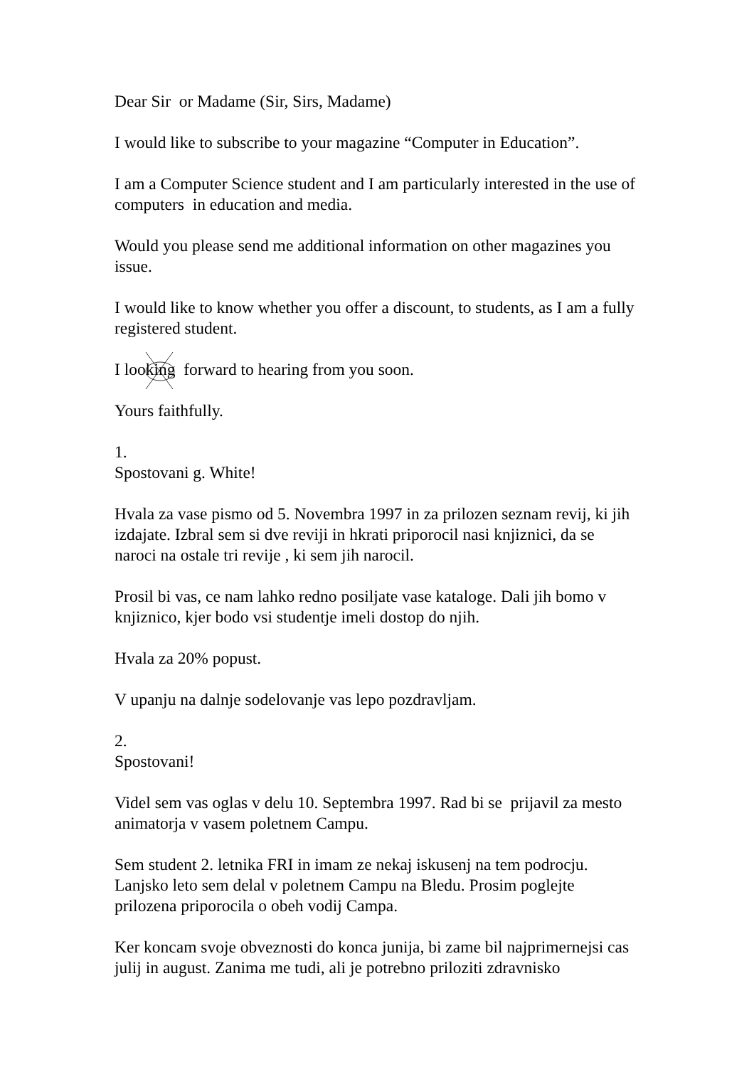Dear Sir or Madame (Sir, Sirs, Madame)
I would like to subscribe to your magazine “Computer in Education”.
I am a Computer Science student and I am particularly interested in the use of computers in education and media.
Would you please send me additional information on other magazines you issue.
I would like to know whether you offer a discount, to students, as I am a fully registered student.
I looking forward to hearing from you soon.
Yours faithfully.
1.
Spostovani g. White!
Hvala za vase pismo od 5. Novembra 1997 in za prilozen seznam revij, ki jih izdajate. Izbral sem si dve reviji in hkrati priporocil nasi knjiznici, da se naroci na ostale tri revije , ki sem jih narocil.
Prosil bi vas, ce nam lahko redno posiljate vase kataloge. Dali jih bomo v knjiznico, kjer bodo vsi studentje imeli dostop do njih.
Hvala za 20% popust.
V upanju na dalnje sodelovanje vas lepo pozdravljam.
2.
Spostovani!
Videl sem vas oglas v delu 10. Septembra 1997. Rad bi se prijavil za mesto animatorja v vasem poletnem Campu.
Sem student 2. letnika FRI in imam ze nekaj iskusenj na tem podrocju. Lanjsko leto sem delal v poletnem Campu na Bledu. Prosim poglejte prilozena priporocila o obeh vodij Campa.
Ker koncam svoje obveznosti do konca junija, bi zame bil najprimernejsi cas julij in august. Zanima me tudi, ali je potrebno priloziti zdravnisko